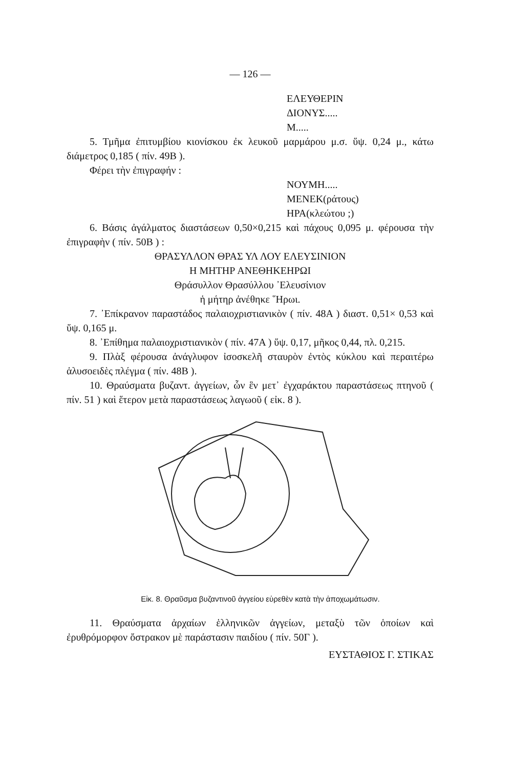— 126 —
ΕΛΕΥΘΕΡΙΝ
ΔΙΟΝΥΣ.....
Μ.....
5. Τμῆμα ἐπιτυμβίου κιονίσκου ἐκ λευκοῦ μαρμάρου μ.σ. ὕψ. 0,24 μ., κάτω διάμετρος 0,185 ( πίν. 49Β ).
Φέρει τὴν ἐπιγραφήν :
ΝΟΥΜΗ.....
ΜΕΝΕΚ(ράτους)
ΗΡΑ(κλεώτου ;)
6. Βάσις ἀγάλματος διαστάσεων 0,50×0,215 καὶ πάχους 0,095 μ. φέρουσα τὴν ἐπιγραφὴν ( πίν. 50Β ) :
ΘΡΑΣΥΛΛΟΝ ΘΡΑΣ ΥΛ ΛΟΥ ΕΛΕΥΣΙΝΙΟΝ
Η ΜΗΤΗΡ ΑΝΕΘΗΚΕΗΡΩΙ
Θράσυλλον Θρασύλλου ᾿Ελευσίνιον
ἡ μήτηρ ἀνέθηκε ῞Ηρωι.
7. ᾿Επίκρανον παραστάδος παλαιοχριστιανικὸν ( πίν. 48Α ) διαστ. 0,51× 0,53 καὶ ὕψ. 0,165 μ.
8. ᾿Επίθημα παλαιοχριστιανικὸν ( πίν. 47Α ) ὕψ. 0,17, μῆκος 0,44, πλ. 0,215.
9. Πλὰξ φέρουσα ἀνάγλυφον ἰσοσκελῆ σταυρὸν ἐντὸς κύκλου καὶ περαιτέρω ἁλυσοειδὲς πλέγμα ( πίν. 48Β ).
10. Θραύσματα βυζαντ. ἀγγείων, ὧν ἓν μετ᾿ ἐγχαράκτου παραστάσεως πτηνοῦ ( πίν. 51 ) καὶ ἕτερον μετὰ παραστάσεως λαγωοῦ ( εἰκ. 8 ).
Εἰκ. 8. Θραῦσμα βυζαντινοῦ ἀγγείου εὑρεθὲν κατὰ τὴν ἀποχωμάτωσιν.
11. Θραύσματα ἀρχαίων ἑλληνικῶν ἀγγείων, μεταξὺ τῶν ὁποίων καὶ ἐρυθρόμορφον ὄστρακον μὲ παράστασιν παιδίου ( πίν. 50Γ ).
ΕΥΣΤΑΘΙΟΣ Γ. ΣΤΙΚΑΣ